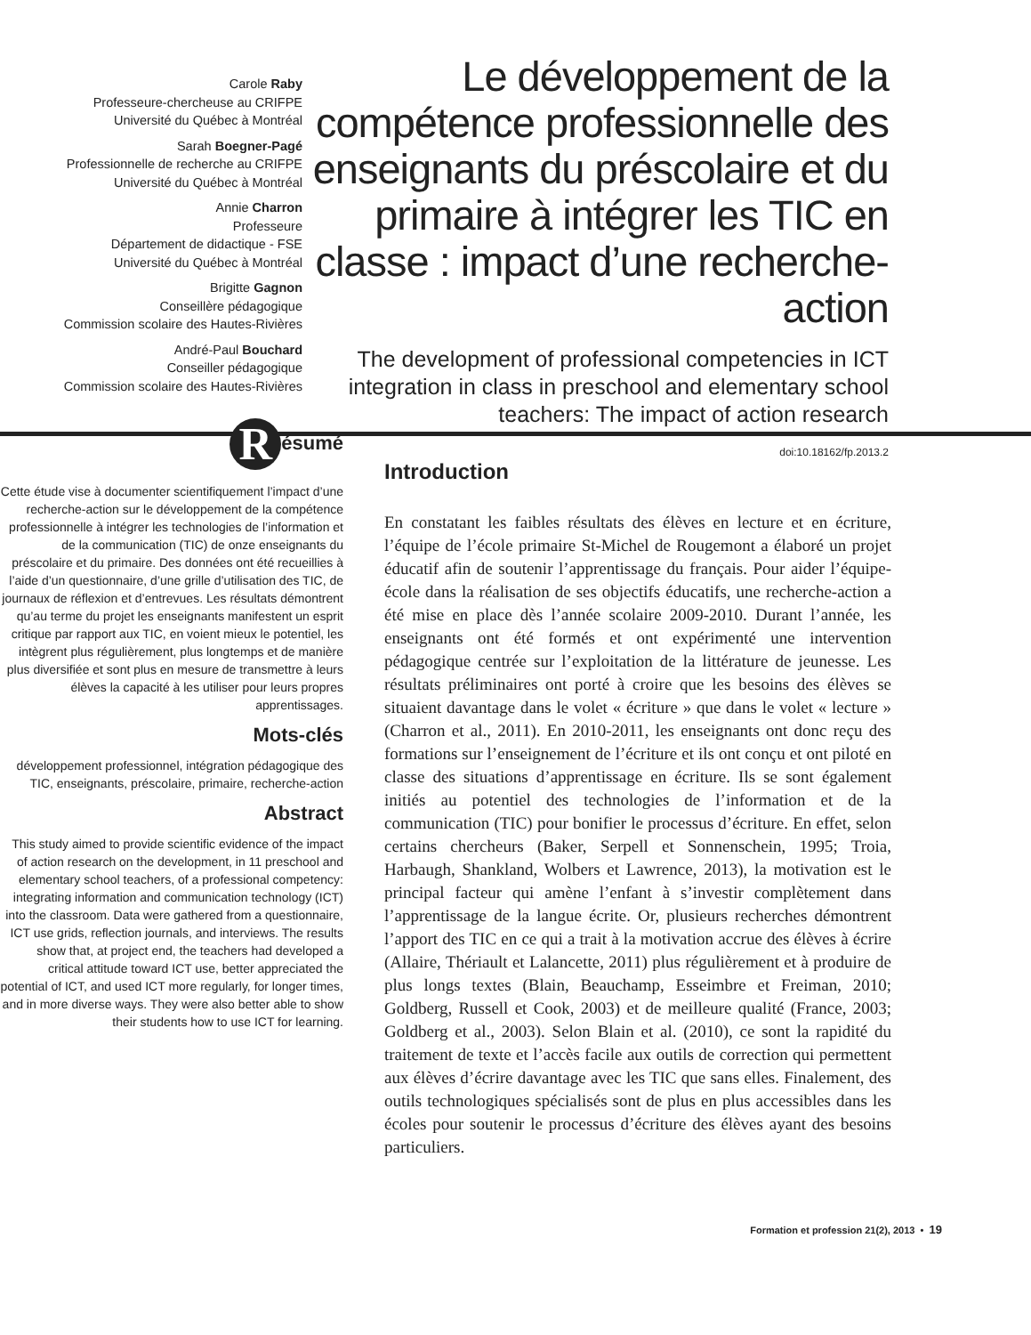Carole Raby
Professeure-chercheuse au CRIFPE
Université du Québec à Montréal
Sarah Boegner-Pagé
Professionnelle de recherche au CRIFPE
Université du Québec à Montréal
Annie Charron
Professeure
Département de didactique - FSE
Université du Québec à Montréal
Brigitte Gagnon
Conseillère pédagogique
Commission scolaire des Hautes-Rivières
André-Paul Bouchard
Conseiller pédagogique
Commission scolaire des Hautes-Rivières
Le développement de la compétence professionnelle des enseignants du préscolaire et du primaire à intégrer les TIC en classe : impact d’une recherche-action
The development of professional competencies in ICT integration in class in preschool and elementary school teachers: The impact of action research
doi:10.18162/fp.2013.2
Résumé
Cette étude vise à documenter scientifiquement l’impact d’une recherche-action sur le développement de la compétence professionnelle à intégrer les technologies de l’information et de la communication (TIC) de onze enseignants du préscolaire et du primaire. Des données ont été recueillies à l’aide d’un questionnaire, d’une grille d’utilisation des TIC, de journaux de réflexion et d’entrevues. Les résultats démontrent qu’au terme du projet les enseignants manifestent un esprit critique par rapport aux TIC, en voient mieux le potentiel, les intègrent plus régulièrement, plus longtemps et de manière plus diversifiée et sont plus en mesure de transmettre à leurs élèves la capacité à les utiliser pour leurs propres apprentissages.
Mots-clés
développement professionnel, intégration pédagogique des TIC, enseignants, préscolaire, primaire, recherche-action
Abstract
This study aimed to provide scientific evidence of the impact of action research on the development, in 11 preschool and elementary school teachers, of a professional competency: integrating information and communication technology (ICT) into the classroom. Data were gathered from a questionnaire, ICT use grids, reflection journals, and interviews. The results show that, at project end, the teachers had developed a critical attitude toward ICT use, better appreciated the potential of ICT, and used ICT more regularly, for longer times, and in more diverse ways. They were also better able to show their students how to use ICT for learning.
Introduction
En constatant les faibles résultats des élèves en lecture et en écriture, l’équipe de l’école primaire St-Michel de Rougemont a élaboré un projet éducatif afin de soutenir l’apprentissage du français. Pour aider l’équipe-école dans la réalisation de ses objectifs éducatifs, une recherche-action a été mise en place dès l’année scolaire 2009-2010. Durant l’année, les enseignants ont été formés et ont expérimenté une intervention pédagogique centrée sur l’exploitation de la littérature de jeunesse. Les résultats préliminaires ont porté à croire que les besoins des élèves se situaient davantage dans le volet « écriture » que dans le volet « lecture » (Charron et al., 2011). En 2010-2011, les enseignants ont donc reçu des formations sur l’enseignement de l’écriture et ils ont conçu et ont piloté en classe des situations d’apprentissage en écriture. Ils se sont également initiés au potentiel des technologies de l’information et de la communication (TIC) pour bonifier le processus d’écriture. En effet, selon certains chercheurs (Baker, Serpell et Sonnenschein, 1995; Troia, Harbaugh, Shankland, Wolbers et Lawrence, 2013), la motivation est le principal facteur qui amène l’enfant à s’investir complètement dans l’apprentissage de la langue écrite. Or, plusieurs recherches démontrent l’apport des TIC en ce qui a trait à la motivation accrue des élèves à écrire (Allaire, Thériault et Lalancette, 2011) plus régulièrement et à produire de plus longs textes (Blain, Beauchamp, Esseimbre et Freiman, 2010; Goldberg, Russell et Cook, 2003) et de meilleure qualité (France, 2003; Goldberg et al., 2003). Selon Blain et al. (2010), ce sont la rapidité du traitement de texte et l’accès facile aux outils de correction qui permettent aux élèves d’écrire davantage avec les TIC que sans elles. Finalement, des outils technologiques spécialisés sont de plus en plus accessibles dans les écoles pour soutenir le processus d’écriture des élèves ayant des besoins particuliers.
Formation et profession 21(2), 2013 • 19